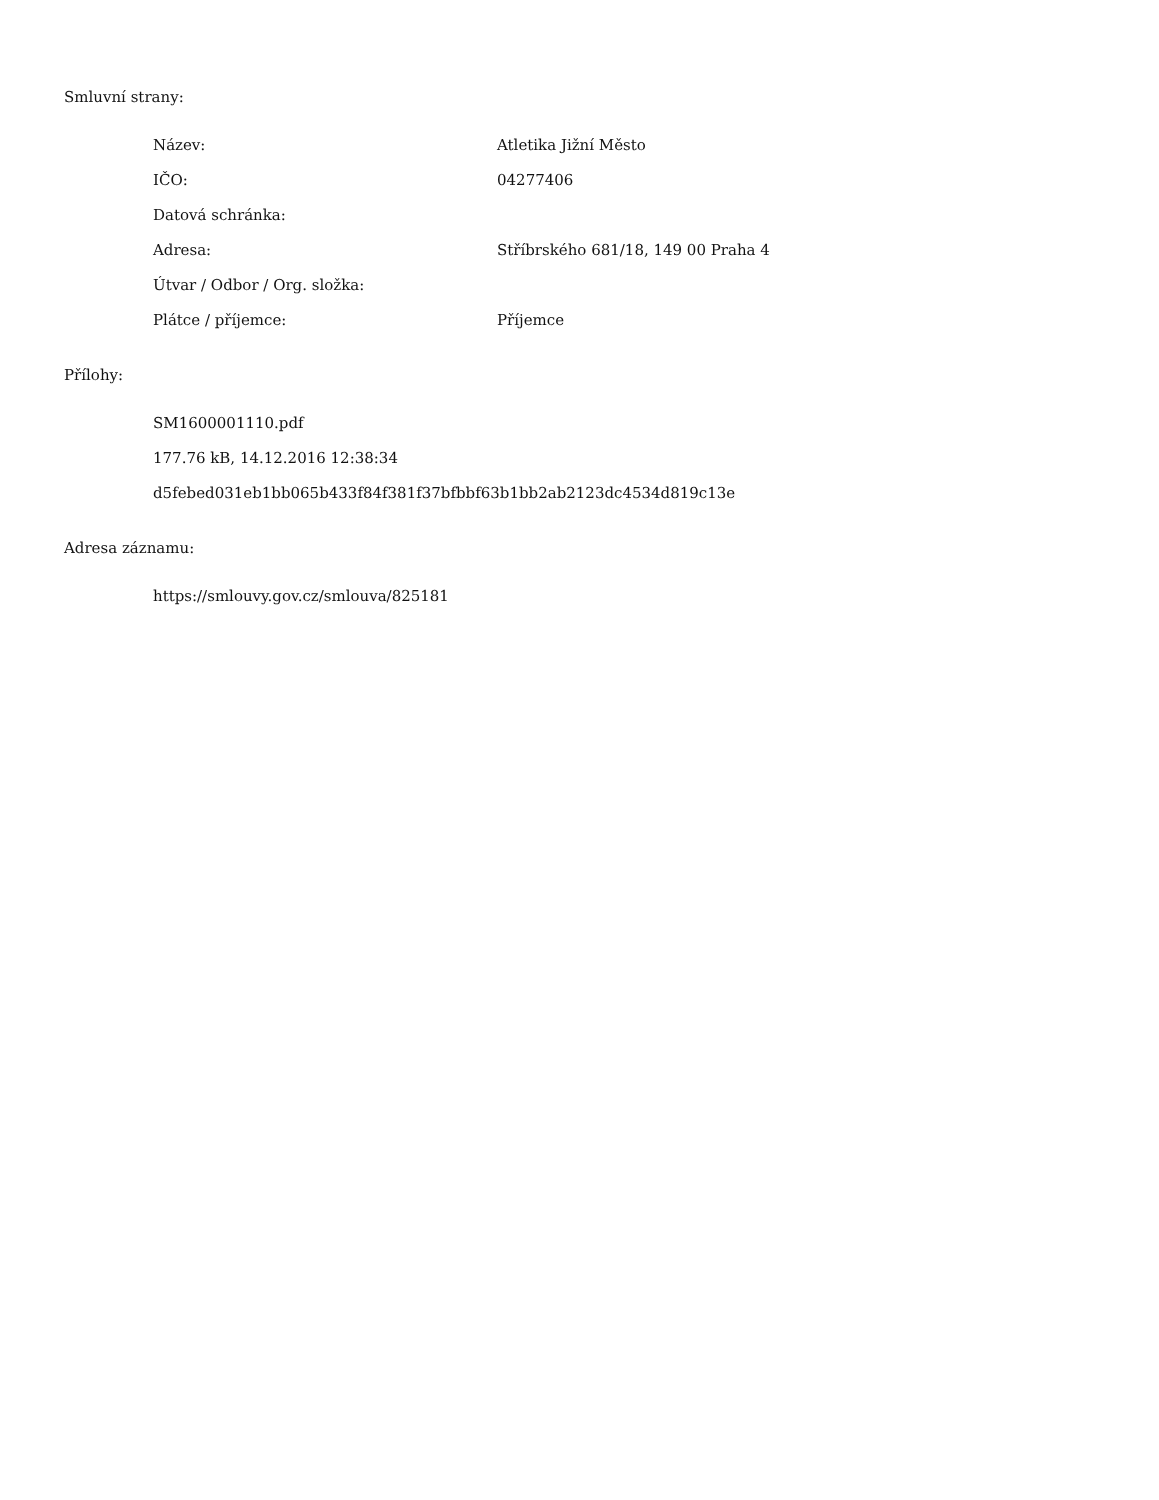Smluvní strany:
| Název: | Atletika Jižní Město |
| IČO: | 04277406 |
| Datová schránka: | |
| Adresa: | Stříbrského 681/18, 149 00 Praha 4 |
| Útvar / Odbor / Org. složka: | |
| Plátce / příjemce: | Příjemce |
Přílohy:
| SM1600001110.pdf |
| 177.76 kB, 14.12.2016 12:38:34 |
| d5febed031eb1bb065b433f84f381f37bfbbf63b1bb2ab2123dc4534d819c13e |
Adresa záznamu:
| https://smlouvy.gov.cz/smlouva/825181 |